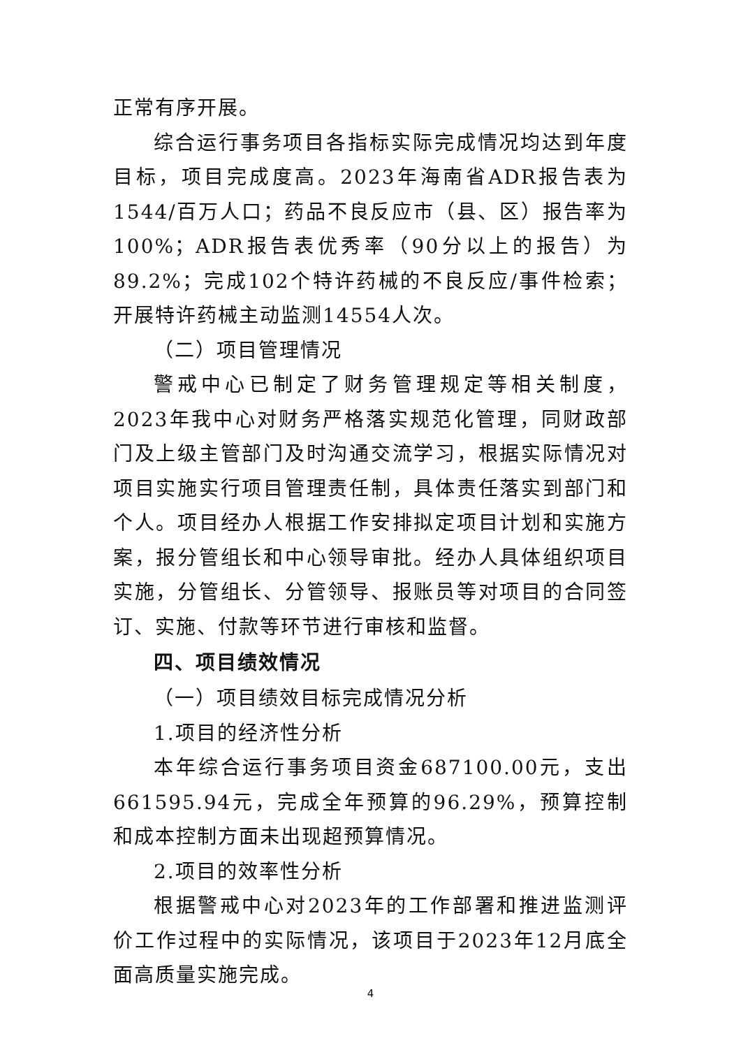正常有序开展。
综合运行事务项目各指标实际完成情况均达到年度目标，项目完成度高。2023年海南省ADR报告表为1544/百万人口；药品不良反应市（县、区）报告率为100%；ADR报告表优秀率（90分以上的报告）为89.2%；完成102个特许药械的不良反应/事件检索；开展特许药械主动监测14554人次。
（二）项目管理情况
警戒中心已制定了财务管理规定等相关制度，2023年我中心对财务严格落实规范化管理，同财政部门及上级主管部门及时沟通交流学习，根据实际情况对项目实施实行项目管理责任制，具体责任落实到部门和个人。项目经办人根据工作安排拟定项目计划和实施方案，报分管组长和中心领导审批。经办人具体组织项目实施，分管组长、分管领导、报账员等对项目的合同签订、实施、付款等环节进行审核和监督。
四、项目绩效情况
（一）项目绩效目标完成情况分析
1.项目的经济性分析
本年综合运行事务项目资金687100.00元，支出661595.94元，完成全年预算的96.29%，预算控制和成本控制方面未出现超预算情况。
2.项目的效率性分析
根据警戒中心对2023年的工作部署和推进监测评价工作过程中的实际情况，该项目于2023年12月底全面高质量实施完成。
4